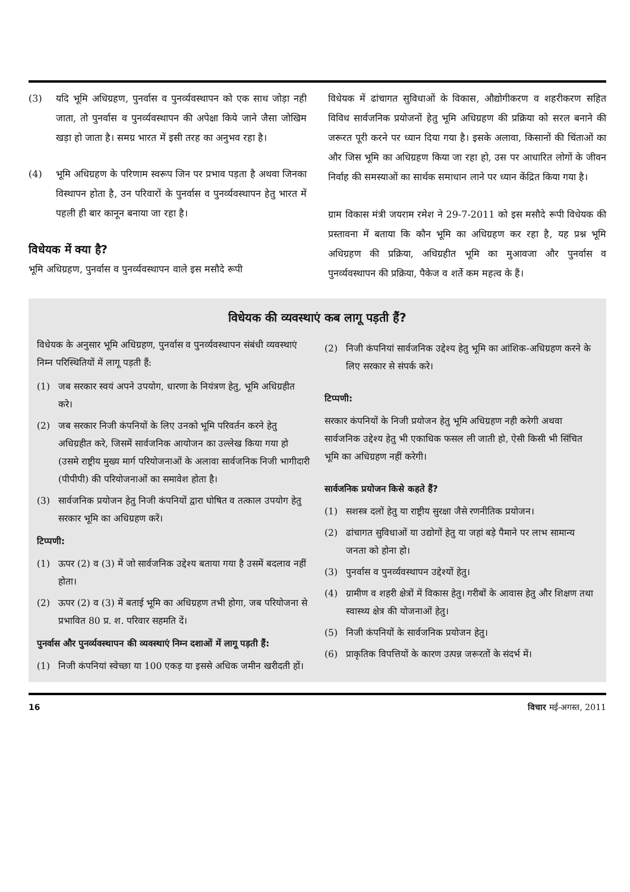(3) यदि भूमि अधिग्रहण, पुनर्वास व पुनर्व्यवस्थापन को एक साथ जोड़ा नही जाता, तो पुनर्वास व पुनर्व्यवस्थापन की अपेक्षा किये जाने जैसा जोखिम खड़ा हो जाता है। समग्र भारत में इसी तरह का अनुभव रहा है।
(4) भूमि अधिग्रहण के परिणाम स्वरूप जिन पर प्रभाव पड़ता है अथवा जिनका विस्थापन होता है, उन परिवारों के पुनर्वास व पुनर्व्यवस्थापन हेतु भारत में पहली ही बार कानून बनाया जा रहा है।
विधेयक में क्या है?
भूमि अधिग्रहण, पुनर्वास व पुनर्व्यवस्थापन वाले इस मसौदे रूपी
विधेयक में ढांचागत सुविधाओं के विकास, औद्योगीकरण व शहरीकरण सहित विविध सार्वजनिक प्रयोजनों हेतु भूमि अधिग्रहण की प्रक्रिया को सरल बनाने की जरूरत पूरी करने पर ध्यान दिया गया है। इसके अलावा, किसानों की चिंताओं का और जिस भूमि का अधिग्रहण किया जा रहा हो, उस पर आधारित लोगों के जीवन निर्वाह की समस्याओं का सार्थक समाधान लाने पर ध्यान केंद्रित किया गया है।
ग्राम विकास मंत्री जयराम रमेश ने 29-7-2011 को इस मसौदे रूपी विधेयक की प्रस्तावना में बताया कि कौन भूमि का अधिग्रहण कर रहा है, यह प्रश्न भूमि अधिग्रहण की प्रक्रिया, अधिग्रहीत भूमि का मुआवजा और पुनर्वास व पुनर्व्यवस्थापन की प्रक्रिया, पैकेज व शर्ते कम महत्व के हैं।
विधेयक की व्यवस्थाएं कब लागू पड़ती हैं?
विधेयक के अनुसार भूमि अधिग्रहण, पुनर्वास व पुनर्व्यवस्थापन संबंधी व्यवस्थाएं निम्न परिस्थितियों में लागू पड़ती हैं:
(1) जब सरकार स्वयं अपने उपयोग, धारणा के नियंत्रण हेतु, भूमि अधिग्रहीत करे।
(2) जब सरकार निजी कंपनियों के लिए उनको भूमि परिवर्तन करने हेतु अधिग्रहीत करे, जिसमें सार्वजनिक आयोजन का उल्लेख किया गया हो (उसमे राष्ट्रीय मुख्य मार्ग परियोजनाओं के अलावा सार्वजनिक निजी भागीदारी (पीपीपी) की परियोजनाओं का समावेश होता है।
(3) सार्वजनिक प्रयोजन हेतु निजी कंपनियों द्वारा घोषित व तत्काल उपयोग हेतु सरकार भूमि का अधिग्रहण करें।
टिप्पणी:
(1) ऊपर (2) व (3) में जो सार्वजनिक उद्देश्य बताया गया है उसमें बदलाव नहीं होता।
(2) ऊपर (2) व (3) में बताई भूमि का अधिग्रहण तभी होगा, जब परियोजना से प्रभावित 80 प्र. श. परिवार सहमति दें।
पुनर्वास और पुनर्व्यवस्थापन की व्यवस्थाएं निम्न दशाओं में लागू पड़ती हैं:
(1) निजी कंपनियां स्वेच्छा या 100 एकड़ या इससे अधिक जमीन खरीदती हों।
(2) निजी कंपनियां सार्वजनिक उद्देश्य हेतु भूमि का आंशिक-अधिग्रहण करने के लिए सरकार से संपर्क करे।
टिप्पणी:
सरकार कंपनियों के निजी प्रयोजन हेतु भूमि अधिग्रहण नही करेगी अथवा सार्वजनिक उद्देश्य हेतु भी एकाधिक फसल ली जाती हो, ऐसी किसी भी सिंचित भूमि का अधिग्रहण नहीं करेगी।
सार्वजनिक प्रयोजन किसे कहते हैं?
(1) सशस्त्र दलों हेतु या राष्ट्रीय सुरक्षा जैसे रणनीतिक प्रयोजन।
(2) ढांचागत सुविधाओं या उद्योगों हेतु या जहां बड़े पैमाने पर लाभ सामान्य जनता को होना हो।
(3) पुनर्वास व पुनर्व्यवस्थापन उद्देश्यों हेतु।
(4) ग्रामीण व शहरी क्षेत्रों में विकास हेतु। गरीबों के आवास हेतु और शिक्षण तथा स्वास्थ्य क्षेत्र की योजनाओं हेतु।
(5) निजी कंपनियों के सार्वजनिक प्रयोजन हेतु।
(6) प्राकृतिक विपत्तियों के कारण उत्पन्न जरूरतों के संदर्भ में।
16 विचार मई-अगस्त, 2011